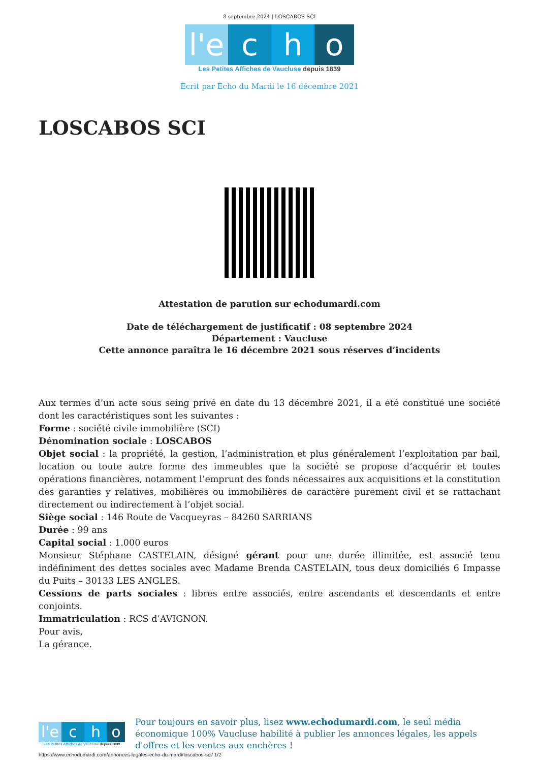8 septembre 2024 | LOSCABOS SCI
l'e
c
h
o
Les Petites Affiches de Vaucluse depuis 1839
Ecrit par Echo du Mardi le 16 décembre 2021
LOSCABOS SCI
Attestation de parution sur echodumardi.com
Date de téléchargement de justificatif : 08 septembre 2024
Département : Vaucluse
Cette annonce paraîtra le 16 décembre 2021 sous réserves d’incidents
Aux termes d’un acte sous seing privé en date du 13 décembre 2021, il a été constitué une société dont les caractéristiques sont les suivantes :
Forme : société civile immobilière (SCI)
Dénomination sociale : LOSCABOS
Objet social : la propriété, la gestion, l’administration et plus généralement l’exploitation par bail, location ou toute autre forme des immeubles que la société se propose d’acquérir et toutes opérations financières, notamment l’emprunt des fonds nécessaires aux acquisitions et la constitution des garanties y relatives, mobilières ou immobilières de caractère purement civil et se rattachant directement ou indirectement à l’objet social.
Siège social : 146 Route de Vacqueyras – 84260 SARRIANS
Durée : 99 ans
Capital social : 1.000 euros
Monsieur Stéphane CASTELAIN, désigné gérant pour une durée illimitée, est associé tenu indéfiniment des dettes sociales avec Madame Brenda CASTELAIN, tous deux domiciliés 6 Impasse du Puits – 30133 LES ANGLES.
Cessions de parts sociales : libres entre associés, entre ascendants et descendants et entre conjoints.
Immatriculation : RCS d’AVIGNON.
Pour avis,
La gérance.
l'e
c
h
o
Les Petites Affiches de Vaucluse depuis 1839
Pour toujours en savoir plus, lisez www.echodumardi.com, le seul média économique 100% Vaucluse habilité à publier les annonces légales, les appels d'offres et les ventes aux enchères !
https://www.echodumardi.com/annonces-legales-echo-du-mardi/loscabos-sci/ 1/2